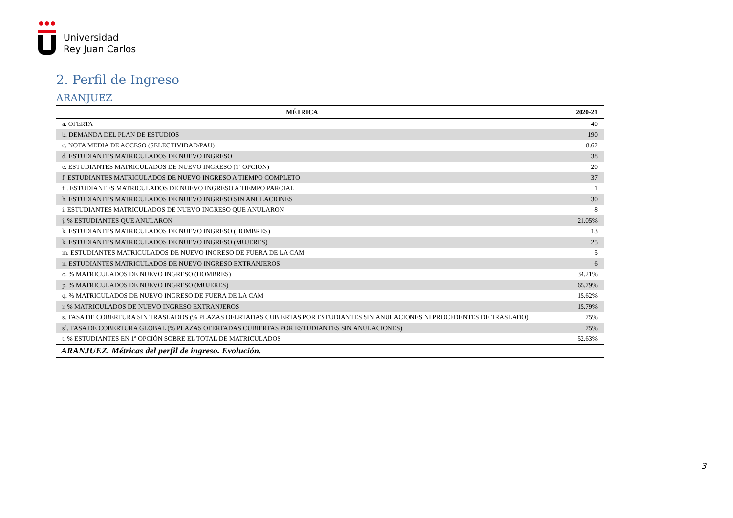●●●
Universidad
Rey Juan Carlos
2. Perfil de Ingreso
ARANJUEZ
| MÉTRICA | 2020-21 |
| --- | --- |
| a. OFERTA | 40 |
| b. DEMANDA DEL PLAN DE ESTUDIOS | 190 |
| c. NOTA MEDIA DE ACCESO (SELECTIVIDAD/PAU) | 8.62 |
| d. ESTUDIANTES MATRICULADOS DE NUEVO INGRESO | 38 |
| e. ESTUDIANTES MATRICULADOS DE NUEVO INGRESO (1ª OPCION) | 20 |
| f. ESTUDIANTES MATRICULADOS DE NUEVO INGRESO A TIEMPO COMPLETO | 37 |
| f´. ESTUDIANTES MATRICULADOS DE NUEVO INGRESO A TIEMPO PARCIAL | 1 |
| h. ESTUDIANTES MATRICULADOS DE NUEVO INGRESO SIN ANULACIONES | 30 |
| i. ESTUDIANTES MATRICULADOS DE NUEVO INGRESO QUE ANULARON | 8 |
| j. % ESTUDIANTES QUE ANULARON | 21.05% |
| k. ESTUDIANTES MATRICULADOS DE NUEVO INGRESO (HOMBRES) | 13 |
| k. ESTUDIANTES MATRICULADOS DE NUEVO INGRESO (MUJERES) | 25 |
| m. ESTUDIANTES MATRICULADOS DE NUEVO INGRESO DE FUERA DE LA CAM | 5 |
| n. ESTUDIANTES MATRICULADOS DE NUEVO INGRESO EXTRANJEROS | 6 |
| o. % MATRICULADOS DE NUEVO INGRESO (HOMBRES) | 34.21% |
| p. % MATRICULADOS DE NUEVO INGRESO (MUJERES) | 65.79% |
| q. % MATRICULADOS DE NUEVO INGRESO DE FUERA DE LA CAM | 15.62% |
| r. % MATRICULADOS DE NUEVO INGRESO EXTRANJEROS | 15.79% |
| s. TASA DE COBERTURA SIN TRASLADOS (% PLAZAS OFERTADAS CUBIERTAS POR ESTUDIANTES SIN ANULACIONES NI PROCEDENTES DE TRASLADO) | 75% |
| s´. TASA DE COBERTURA GLOBAL (% PLAZAS OFERTADAS CUBIERTAS POR ESTUDIANTES SIN ANULACIONES) | 75% |
| t. % ESTUDIANTES EN 1ª OPCIÓN SOBRE EL TOTAL DE MATRICULADOS | 52.63% |
| ARANJUEZ. Métricas del perfil de ingreso. Evolución. | |
3